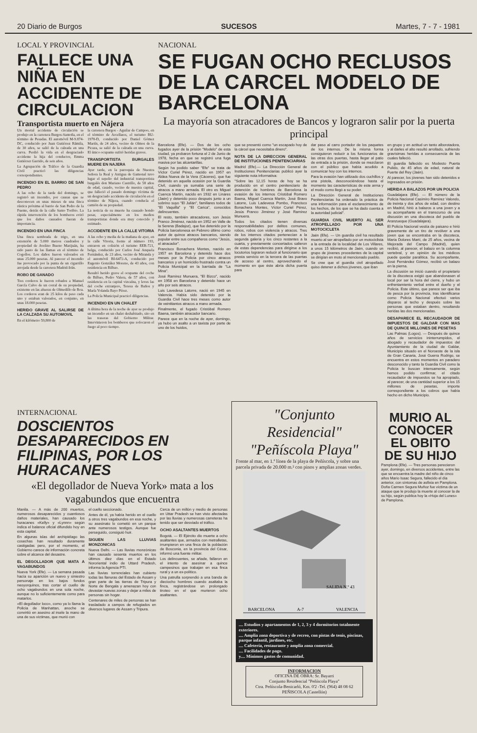20 Diario de Burgos SUCESOS Martes, 7 - 7 - 1981
LOCAL Y PROVINCIAL
FALLECE UNA NIÑA EN ACCIDENTE DE CIRCULACION
Transportista muerto en Nájera
Un mortal accidente de circulación se produjo en la carretera Burgos-Santoña, en el término de Pesadas. El automóvil M-9.874-DC, conducido por Juan Gutiérrez Rámila, de 30 años, se salió de la calzada en una curva. Perdió la vida en el desgraciado accidente la hija del conductor, Emma Gutiérrez Garrido, de seis años.
La Agrupación de Tráfico de la Guardia Civil practicó las diligencias correspondientes.
INCENDIO EN EL BARRIO DE SAN PEDRO
A las ocho de la tarde del domingo, se registró un incendio, por causas que se desconocen en unas mieses de una finca rústica próxima al barrio de San Pedro de la Fuente, detrás de la calle Santo Toribio. La rápida intervención de los bomberos evitó que los daños causados fueran de importancia.
INCENDIO EN UNA FINCA
Una finca sembrada de trigo, en una extensión de 5.000 metros cuadrados y propiedad de Avelino Bueno Marijuán, ha sido pasto de las llamas en el término de Cogollos. Los daños fueron valorados en unas 25.000 pesetas. Al parecer el incendio fue provocado por la punta de un cigarrillo arrojada desde la carretera Madrid-Irún.
ROBO DE GANADO
Tres corderos le fueron robados a Manuel García Calvo de un corral de su propiedad, existente en las afueras de Olmedillo de Roa. Los corderos eran de 25 kilos de peso cada uno y estaban valorados, en conjunto, en unas 18.000 pesetas.
HERIDO GRAVE AL SALIRSE DE LA CALZADA SU AUTOMOVIL
En el kilómetro 59,800 de
la carretera Burgos - Aguilar de Campoo, en el término de Arcellares, el turismo BU-1978-D, conducido por Daniel Gómez Martín, de 24 años, vecino de Olmos de la Picaza, se salió de la calzada en una curva. El único ocupante sufrió heridas graves.
TRANSPORTISTA BURGALES MUERE EN NAJERA
Ayer tarde, en la parroquia de Nuestra Señora la Real y Antigua de Gamonal tuvo lugar el sepelio del industrial transportista burgalés don Mariano Castrillo, de 58 años de edad, casado, vecino de nuestra capital, que falleció el pasado domingo víctima de un desgraciado accidente de circulación en el término de Nájera, cuando conducía el camión de su propiedad.
La noticia de su muerte ha causado hondo pesar, especialmente en los medios transportistas donde era muy conocido y estimado.
ACCIDENTE EN LA CALLE VITORIA
A las ocho y media de la mañana de ayer, en la calle Vitoria, frente al número 193, entraron en colisión el turismo EER-721, belga, conducido por Carlos José Anquela Fernández, de 23 años, vecino de Miranda y el automóvil BI-6472-A, conducido por Eugenio González Moreno, de 43 años, con residencia en Bilbao.
Resultó herido grave el ocupante del coche de Bilbao, Pedro Valera, de 57 años, con residencia en la capital vizcaína, y leves las del coche extranjero, Teresa de Baños y María Yolanda Bayo Pérez.
La Policía Municipal practicó diligencias.
INCENDIO EN UN CHALET
A última hora de la noche de ayer se produjo un incendio en un chalet deshabitado, sito en las traseras del Gobierno Militar. Intervinieron los bomberos que sofocaron el fuego al poco tiempo.
NACIONAL
SE FUGAN OCHO RECLUSOS DE LA CARCEL MODELO DE BARCELONA
La mayoría son atracadores de Bancos y lograron salir por la puerta principal
Barcelona (Efe). — Dos de los ocho fugados ayer de la prisión "Modelo" de esta ciudad, ya probaron fortuna el 2 de Junio de 1978, fecha en que se registró una fuga masiva por las alcantarillas.
Según ha podido saber "Efe" se trata de Víctor Curiel Pérez, nacido en 1957 en Aldea Nueva de la Vera (Cáceres), que fue detenido en aquella ocasión por la Guardia Civil, cuando ya sumaba una serie de atracos a mano armada. El otro es Miguel Cuenca Martín, nacido en 1932 en Linares (Jaén) y detenido poco después junto a un sobrino suyo "El Julián", familiares todos de "El Vaquilla" y "El Carica", conocidos delincuentes.
El resto, también atracadores, son Jesús Franco Jiménez, nacido en 1952 en Valle de la Serena (Badajoz), que fue detenido por la Policía barcelonesa en Febrero último como autor de quince atracos bancarios, siendo popular entre sus compañeros como "Jesús, el atracador".
Francisco Bonachera Montes, nacido en 1957 en Barcelona y detenido hace dos meses por la Policía por cinco atracos bancarios y un homicidio frustrado contra un Policía Municipal en la barriada de "La Mina".
José Ramírez Munuera, "El Bizco", nacido en 1958 en Barcelona y detenido hace un año por seis atracos.
Luis Lavedesa Latorre, nació en 1945 en Valencia. Había sido detenido por la Guardia Civil hace tres meses como autor de veintitantos atracos a mano armada.
Finalmente, el fugado Cristóbal Romero Baena, también atracador bancario.
Parece que en la noche de ayer, domingo, ya hubo un asalto a un taxista por parte de uno de los huidos,
que se presentó como "un escapado hoy de la cárcel que necesitaba dinero".
NOTA DE LA DIRECCION GENERAL DE INSTITUCIONES PENITENCIARIAS
Madrid (Efe).— La Dirección General de Instituciones Penitenciarias publicó ayer la siguiente nota informativa:
"Sobre las 12,15 horas de hoy se ha producido en el centro penitenciario de detención de hombres de Barcelona la evasión de los internos Cristóbal Romero Baena, Miguel Cuenca Martín, José Bravo Latorre, Luis Ladevesa Pombo, Francisco Bonachera Montes, Víctor Curiel Pérez, Jesús Franco Jiménez y José Ramírez Munuera.
Todos los citados tienen diversas responsabilidades por delitos comunes, robos, robos con violencia y atracos. Tres de los internos citados pertenecían a la segunda galería y los cinco restantes a la cuarta, y previamente concertados salieron de estas dependencias para dirigirse a los locutorios lograron reducir al funcionario que presta servicio en la tercera de las puertas de acceso al centro, aprovechando el momento en que éste abría dicha puerta para
dar paso al carro portador de los paquetes de los internos. De la misma forma consiguieron reducir a los funcionarios de las otras dos puertas, hasta llegar al patio de entrada a la prisión, donde se mezclaron con el público que había acudido a comunicar hoy con los internos.
Para la evasión han utilizado dos cuchillos y una pistola, desconociéndose hasta el momento las características de este arma y el modo como llegó a su poder.
La Dirección General de Instituciones Penitenciarias ha ordenado la práctica de una información para el esclarecimiento de los hechos, de los que se ha dado cuenta a la autoridad judicial".
GUARDIA CIVIL MUERTO AL SER ATROPELLADO POR UNA MOTOCICLETA
Jaén (Efe). — Un guardia civil ha resultado muerto al ser atropellado por un motociclista a la entrada de la localidad de Los Villares, a unos 15 kilómetros de Jaén, cuando un grupo de jóvenes procedentes de la capital se dirigían en moto al mencionado pueblo.
Se cree que el guardia civil atropellado quiso detener a dichos jóvenes, que iban
en grupo y en actitud un tanto alborotadora, y al darles el alto resultó arrollado, sufriendo gravísimas heridas a consecuencia de las cuales falleció.
El guardia fallecido es Modesto Puerta Pulido, de 45 años de edad, natural de Fuerte del Rey (Jaén).
Al parecer, los jóvenes han sido detenidos e ingresados en prisión.
HERIDA A BALAZOS POR UN POLICIA
Guadalajara (Efe). — El número de la Policía Nacional Casimiro Ramírez Valondo, de treinta y dos años de edad, con destino en Madrid, hirió a balazos a una joven y a su acompañante en el transcurso de una discusión en una discoteca del pueblo de Aranzueque (Guadalajara).
El Policía Nacional vestía de paisano e hirió gravemente de un tiro de revólver a una joven que se encontraba en la discoteca, María Dolores Martí, de 25 años, vecina de Mejorada del Campo (Madrid), quien recibió, al parecer, el balazo en la columna vertebral, y en opinión de los médicos puede quedar paralítica. Su acompañante, José Fernández Gómez, recibió un balazo en la pierna.
La discusión se inició cuando el propietario de la discoteca exigió que abandonasen el local por ser la hora del cierre, y hubo un enfrentamiento verbal entre el dueño y el Policía. Este último, que parece ser que iba de pesca por la provincia, tras identificarse como Policía Nacional efectuó varios disparos al techo y después sobre las personas que estaban dentro, resultando heridas las dos mencionadas.
DESAPARECE EL RECAUDADOR DE IMPUESTOS DE GALDAR CON MAS DE QUINCE MILLONES DE PESETAS
Las Palmas (Logos). — Después de quince años de servicios ininterrumpidos, el abogado y recaudador de impuestos del Ayuntamiento de la ciudad de Galdar, Municipio situado en el Noroeste de la isla de Gran Canaria, José Guerra Rodrigo, se encuentra en estos momentos en paradero desconocido y tanto la Guardia Civil como la Policía le buscan intensamente, según hemos podido confirmar, el citado recaudador de impuestos se ha apropiado, al parecer, de una cantidad superior a los 15 millones de pesetas, importe correspondiente a los cobros que había hecho en dicho Municipio.
INTERNACIONAL
DOSCIENTOS DESAPARECIDOS EN FILIPINAS, POR LOS HURACANES
«El degollador de Nueva York» mata a los vagabundos que encuentra
Manila. — A más de 200 muertos, numerosos desaparecidos y cuantiosos daños materiales, han causado los huracanes «Kelly» y «Lynnn» según indica el balance oficial difundido hoy en esta capital.
En algunas islas del archipiélago las cosechas han resultado duramente castigadas pero, por el momento, el Gobierno carece de información concreta sobre el alcance del desastre.
EL DEGOLLADOR QUE MATA A VAGABUNDOS
Nueva York (Efe). — La semana pasada hacía su aparición un nuevo y siniestro personaje en los bajos fondos neoyorquinos, tras cortar el cuello de ocho vagabundos en una sola noche, aunque no lo suficientemente como para matarlos.
«El degollador loco», como ya lo llama la Policía de Manhattan, anoche se convirtió en asesino al irsele la mano de una de sus víctimas, que murió con
el cuello seccionado.
Antes de él, ya había herido en el cuello a otros tres vagabundos en esa noche, y su asesinato lo cometió en un parque ante numerosos testigos. Aunque fue perseguido, consiguió huir.
SIGUEN LAS LLUVIAS MONZONICAS
Nueva Delhi. — Las lluvias monzónicas han causado sesenta muertos en los últimos diez días en el Estado Nororiental indio de Uttard Pradesh, informa la Agencia PTI.
Las lluvias torrenciales han cubierto todas las llanuras del Estado de Assam y gran parte de las tierras de Tripura y Norte de Bengala y amenazan hoy con devastar nuevas zonas y dejar a miles de personas sin hogar.
Centenares de miles de personas se han trasladado a campos de refugiados en diversos lugares de Assam y Tripura.
Cerca de un millón y medio de personas en Uttar Pradesh se han visto afectadas por las lluvias y numerosas carreteras ha tenido que ser desviado el tráfico.
OCHO ASALTANTES MUERTOS
Bogotá. — El Ejército dio muerte a ocho asaltantes que, armados con metralletas, irrumpieron en una finca de la población de Bosconia, en la provincia del César, informó una fuente militar.
Los delincuentes, se añade, fallaron en el intento de asesinar a quince campesinos que trabajan en esa finca rural y a un ex-político.
Una patrulla sorprendió a una banda de dieciocho hombres cuando asaltaba la finca, registrándose un prolongado tiroteo en el que murieron ocho asaltantes.
"Conjunto Residencial" "Peñíscola Playa"
Frente al mar, en 1.ª línea de la playa de Peñíscola, y sobre una parcela privada de 20.000 m.² con pinos y amplias zonas verdes.
BARCELONA
A-7
VALENCIA
SALIDA N.º 43
.... Estudios y apartamentos de 1, 2, 3 y 4 dormitorios totalmente exteriores.
.... Amplia zona deportiva y de recreo, con pistas de tenis, piscinas, parque infantil, jardines, etc.
.... Cafetería, restaurante y amplia zona comercial.
.... Facilidades de pago.
y.... Mínimos gastos de comunidad.
INFORMACION
OFICINA DE OBRA: Sr. Bayarri
Conjunto Residencial "Peñíscola Playa"
Ctra. Peñíscola-Benicarló, Km. 0'2 -Tel. (964) 48 08 62
PEÑISCOLA (Castellón)
MURIO AL CONOCER EL OBITO DE SU HIJO
Pamplona (Efe). — Tres personas perecieron ayer, domingo, en diversos accidentes, entre las que se encuentra la madre del niño de cinco años Mario Isaac Segura, fallecido el día anterior, con síntomas de asfixia en Pamplona. Doña Carmen Segura Muñoz fue víctima de un ataque que le produjo la muerte al conocer la de su hijo, según publica hoy la «Hoja del Lunes» de Pamplona.